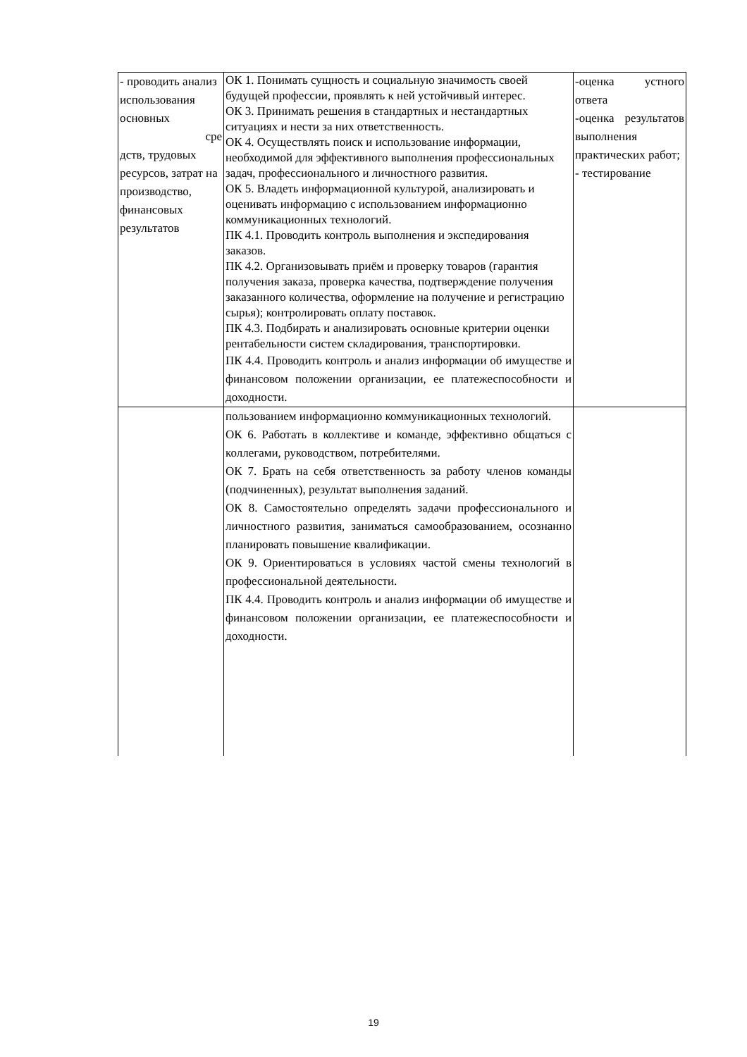| - проводить анализ использования основных сре дств, трудовых ресурсов, затрат на производство, финансовых результатов | ОК 1. Понимать сущность и социальную значимость своей будущей профессии, проявлять к ней устойчивый интерес. ОК 3. Принимать решения в стандартных и нестандартных ситуациях и нести за них ответственность. ОК 4. Осуществлять поиск и использование информации, необходимой для эффективного выполнения профессиональных задач, профессионального и личностного развития. ОК 5. Владеть информационной культурой, анализировать и оценивать информацию с использованием информационно коммуникационных технологий. ПК 4.1. Проводить контроль выполнения и экспедирования заказов. ПК 4.2. Организовывать приём и проверку товаров (гарантия получения заказа, проверка качества, подтверждение получения заказанного количества, оформление на получение и регистрацию сырья); контролировать оплату поставок. ПК 4.3. Подбирать и анализировать основные критерии оценки рентабельности систем складирования, транспортировки. ПК 4.4. Проводить контроль и анализ информации об имуществе и финансовом положении организации, ее платежеспособности и доходности. | -оценка устного ответа -оценка результатов выполнения практических работ; - тестирование |
| | пользованием информационно коммуникационных технологий. ОК 6. Работать в коллективе и команде, эффективно общаться с коллегами, руководством, потребителями. ОК 7. Брать на себя ответственность за работу членов команды (подчиненных), результат выполнения заданий. ОК 8. Самостоятельно определять задачи профессионального и личностного развития, заниматься самообразованием, осознанно планировать повышение квалификации. ОК 9. Ориентироваться в условиях частой смены технологий в профессиональной деятельности. ПК 4.4. Проводить контроль и анализ информации об имуществе и финансовом положении организации, ее платежеспособности и доходности. | |
19